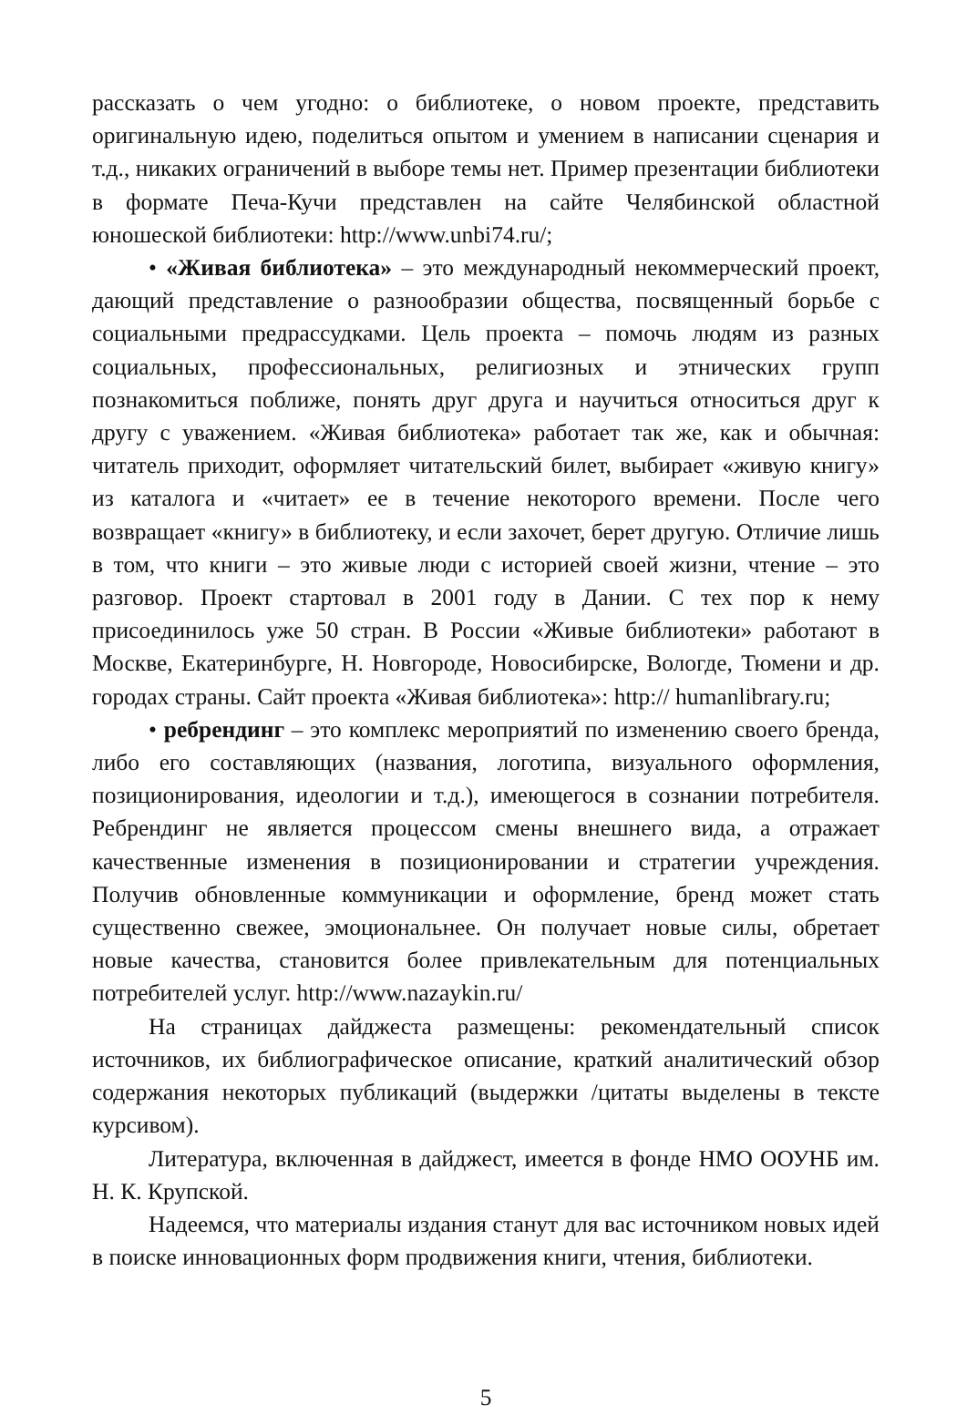рассказать о чем угодно: о библиотеке, о новом проекте, представить оригинальную идею, поделиться опытом и умением в написании сценария и т.д., никаких ограничений в выборе темы нет. Пример презентации библиотеки в формате Печа-Кучи представлен на сайте Челябинской областной юношеской библиотеки: http://www.unbi74.ru/;
• «Живая библиотека» – это международный некоммерческий проект, дающий представление о разнообразии общества, посвященный борьбе с социальными предрассудками. Цель проекта – помочь людям из разных социальных, профессиональных, религиозных и этнических групп познакомиться поближе, понять друг друга и научиться относиться друг к другу с уважением. «Живая библиотека» работает так же, как и обычная: читатель приходит, оформляет читательский билет, выбирает «живую книгу» из каталога и «читает» ее в течение некоторого времени. После чего возвращает «книгу» в библиотеку, и если захочет, берет другую. Отличие лишь в том, что книги – это живые люди с историей своей жизни, чтение – это разговор. Проект стартовал в 2001 году в Дании. С тех пор к нему присоединилось уже 50 стран. В России «Живые библиотеки» работают в Москве, Екатеринбурге, Н. Новгороде, Новосибирске, Вологде, Тюмени и др. городах страны. Сайт проекта «Живая библиотека»: http:// humanlibrary.ru;
• ребрендинг – это комплекс мероприятий по изменению своего бренда, либо его составляющих (названия, логотипа, визуального оф­ормления, позиционирования, идеологии и т.д.), имеющегося в сознании потребителя. Ребрендинг не является процессом смены внешнего вида, а отражает качественные изменения в позиционировании и стратегии учреждения. Получив обновленные коммуникации и оформление, бренд может стать существенно свежее, эмоциональнее. Он получает новые силы, обретает новые качества, становится более привлекательным для потенциальных потребителей услуг. http://www.nazaykin.ru/
На страницах дайджеста размещены: рекомендательный список источников, их библиографическое описание, краткий аналитический обзор содержания некоторых публикаций (выдержки /цитаты выделены в тексте курсивом).
Литература, включенная в дайджест, имеется в фонде НМО ООУНБ им. Н. К. Крупской.
Надеемся, что материалы издания станут для вас источником новых идей в поиске инновационных форм продвижения книги, чтения, библиотеки.
5